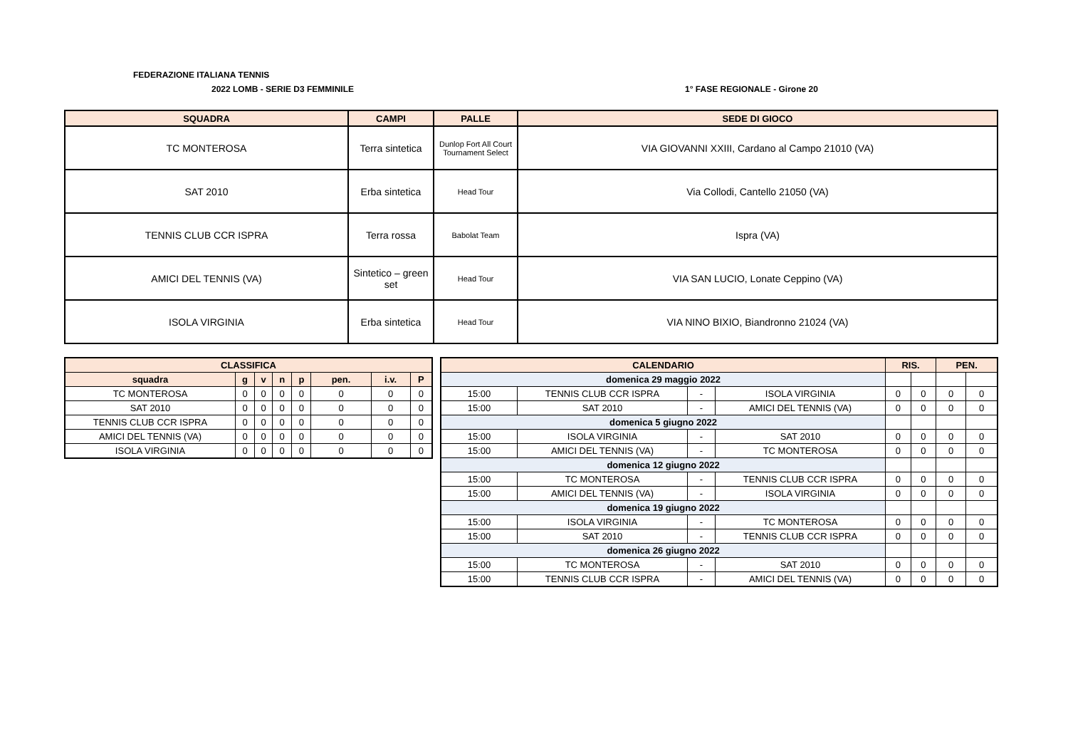FEDERAZIONE ITALIANA TENNIS
2022 LOMB - SERIE D3 FEMMINILE 1° FASE REGIONALE - Girone 20
| SQUADRA | CAMPI | PALLE | SEDE DI GIOCO |
| --- | --- | --- | --- |
| TC MONTEROSA | Terra sintetica | Dunlop Fort All Court Tournament Select | VIA GIOVANNI XXIII, Cardano al Campo 21010 (VA) |
| SAT 2010 | Erba sintetica | Head Tour | Via Collodi, Cantello 21050 (VA) |
| TENNIS CLUB CCR ISPRA | Terra rossa | Babolat Team | Ispra (VA) |
| AMICI DEL TENNIS (VA) | Sintetico – green set | Head Tour | VIA SAN LUCIO, Lonate Ceppino (VA) |
| ISOLA VIRGINIA | Erba sintetica | Head Tour | VIA NINO BIXIO, Biandronno 21024 (VA) |
| CLASSIFICA | | | | | | | |
| --- | --- | --- | --- | --- | --- | --- | --- |
| squadra | g | v | n | p | pen. | i.v. | P |
| TC MONTEROSA | 0 | 0 | 0 | 0 | 0 | 0 | 0 |
| SAT 2010 | 0 | 0 | 0 | 0 | 0 | 0 | 0 |
| TENNIS CLUB CCR ISPRA | 0 | 0 | 0 | 0 | 0 | 0 | 0 |
| AMICI DEL TENNIS (VA) | 0 | 0 | 0 | 0 | 0 | 0 | 0 |
| ISOLA VIRGINIA | 0 | 0 | 0 | 0 | 0 | 0 | 0 |
| CALENDARIO | | | | RIS. | | PEN. | |
| --- | --- | --- | --- | --- | --- | --- | --- |
| domenica 29 maggio 2022 | | | | | | | |
| 15:00 | TENNIS CLUB CCR ISPRA | - | ISOLA VIRGINIA | 0 | 0 | 0 | 0 |
| 15:00 | SAT 2010 | - | AMICI DEL TENNIS (VA) | 0 | 0 | 0 | 0 |
| domenica 5 giugno 2022 | | | | | | | |
| 15:00 | ISOLA VIRGINIA | - | SAT 2010 | 0 | 0 | 0 | 0 |
| 15:00 | AMICI DEL TENNIS (VA) | - | TC MONTEROSA | 0 | 0 | 0 | 0 |
| domenica 12 giugno 2022 | | | | | | | |
| 15:00 | TC MONTEROSA | - | TENNIS CLUB CCR ISPRA | 0 | 0 | 0 | 0 |
| 15:00 | AMICI DEL TENNIS (VA) | - | ISOLA VIRGINIA | 0 | 0 | 0 | 0 |
| domenica 19 giugno 2022 | | | | | | | |
| 15:00 | ISOLA VIRGINIA | - | TC MONTEROSA | 0 | 0 | 0 | 0 |
| 15:00 | SAT 2010 | - | TENNIS CLUB CCR ISPRA | 0 | 0 | 0 | 0 |
| domenica 26 giugno 2022 | | | | | | | |
| 15:00 | TC MONTEROSA | - | SAT 2010 | 0 | 0 | 0 | 0 |
| 15:00 | TENNIS CLUB CCR ISPRA | - | AMICI DEL TENNIS (VA) | 0 | 0 | 0 | 0 |